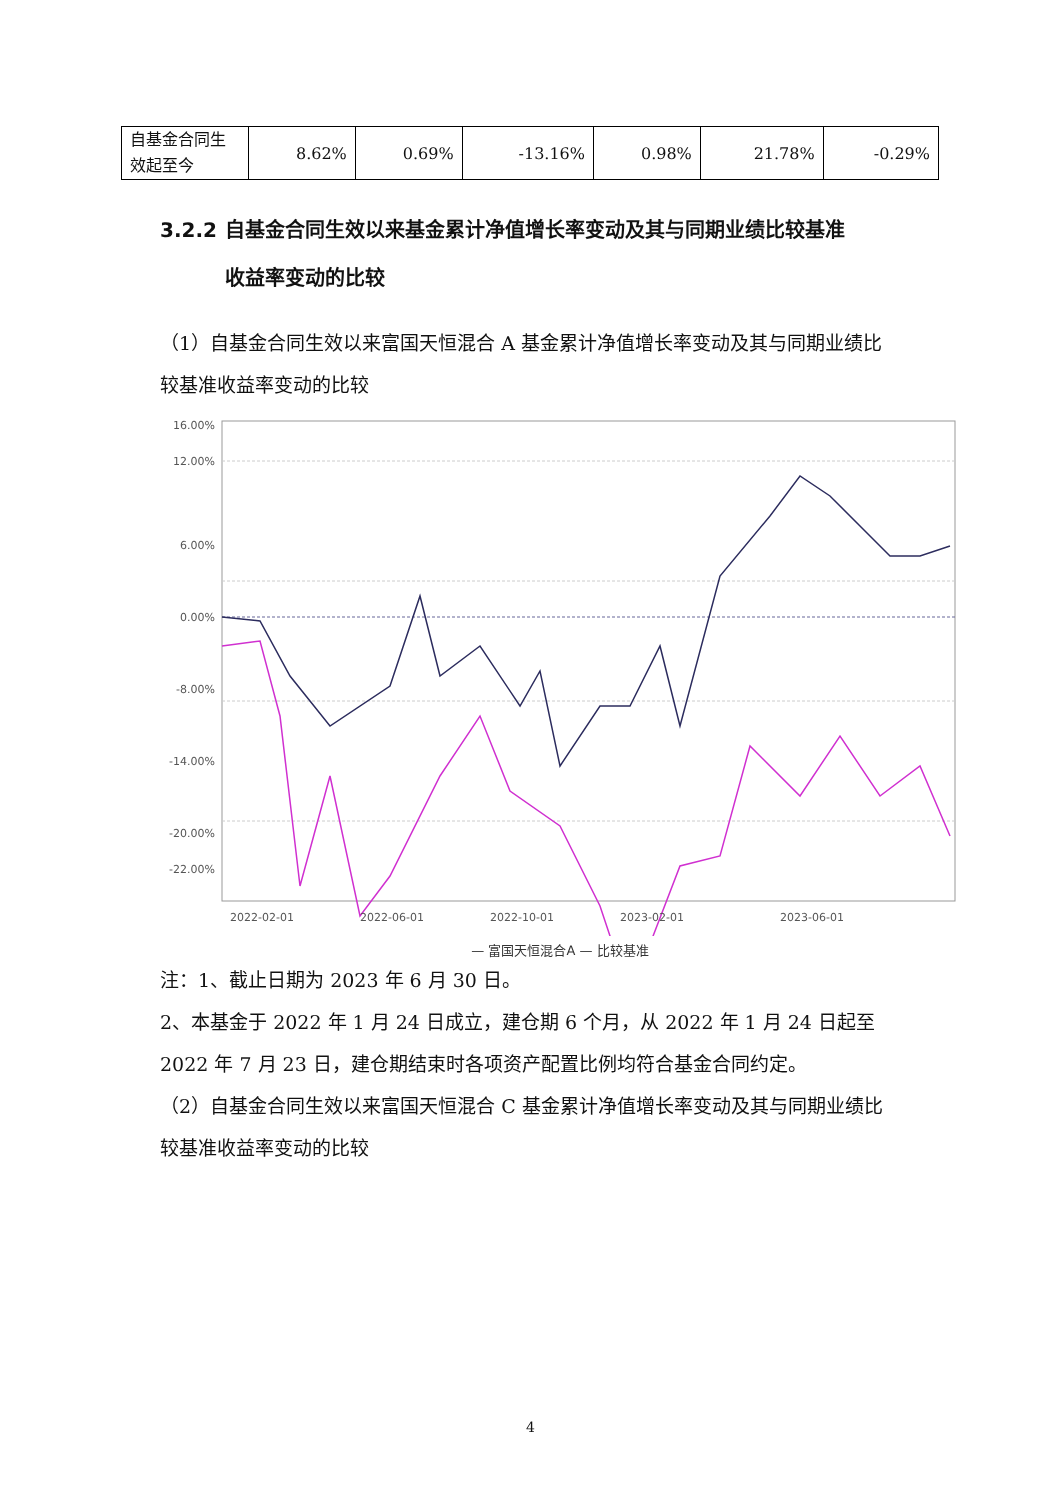| 自基金合同生效起至今 | 8.62% | 0.69% | -13.16% | 0.98% | 21.78% | -0.29% |
3.2.2 自基金合同生效以来基金累计净值增长率变动及其与同期业绩比较基准
收益率变动的比较
（1）自基金合同生效以来富国天恒混合 A 基金累计净值增长率变动及其与同期业绩比较基准收益率变动的比较
16.00%
12.00%
6.00%
0.00%
-8.00%
-14.00%
-20.00%
-22.00%
2022-02-01
2022-06-01
2022-10-01
2023-02-01
2023-06-01
— 富国天恒混合A — 比较基准
注：1、截止日期为 2023 年 6 月 30 日。
2、本基金于 2022 年 1 月 24 日成立，建仓期 6 个月，从 2022 年 1 月 24 日起至 2022 年 7 月 23 日，建仓期结束时各项资产配置比例均符合基金合同约定。
（2）自基金合同生效以来富国天恒混合 C 基金累计净值增长率变动及其与同期业绩比较基准收益率变动的比较
4